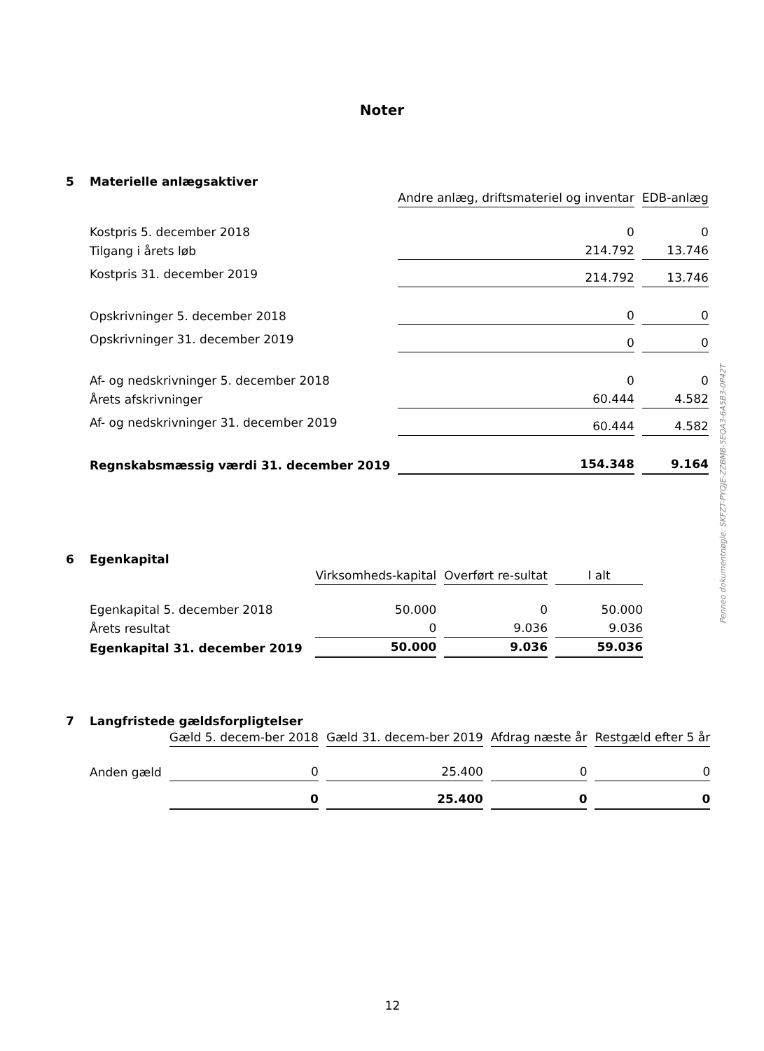Noter
5 Materielle anlægsaktiver
| | Andre anlæg, driftsmateriel og inventar | EDB-anlæg |
| --- | --- | --- |
| Kostpris 5. december 2018 | 0 | 0 |
| Tilgang i årets løb | 214.792 | 13.746 |
| Kostpris 31. december 2019 | 214.792 | 13.746 |
| Opskrivninger 5. december 2018 | 0 | 0 |
| Opskrivninger 31. december 2019 | 0 | 0 |
| Af- og nedskrivninger 5. december 2018 | 0 | 0 |
| Årets afskrivninger | 60.444 | 4.582 |
| Af- og nedskrivninger 31. december 2019 | 60.444 | 4.582 |
| Regnskabsmæssig værdi 31. december 2019 | 154.348 | 9.164 |
6 Egenkapital
| | Virksomheds-kapital | Overført re-sultat | I alt |
| --- | --- | --- | --- |
| Egenkapital 5. december 2018 | 50.000 | 0 | 50.000 |
| Årets resultat | 0 | 9.036 | 9.036 |
| Egenkapital 31. december 2019 | 50.000 | 9.036 | 59.036 |
7 Langfristede gældsforpligtelser
| | Gæld 5. decem-ber 2018 | Gæld 31. decem-ber 2019 | Afdrag næste år | Restgæld efter 5 år |
| --- | --- | --- | --- | --- |
| Anden gæld | 0 | 25.400 | 0 | 0 |
| | 0 | 25.400 | 0 | 0 |
Penneo dokumentnøgle: SKFZT-PYQJE-ZZBMB-5EQA3-6A5B3-0P42T
12